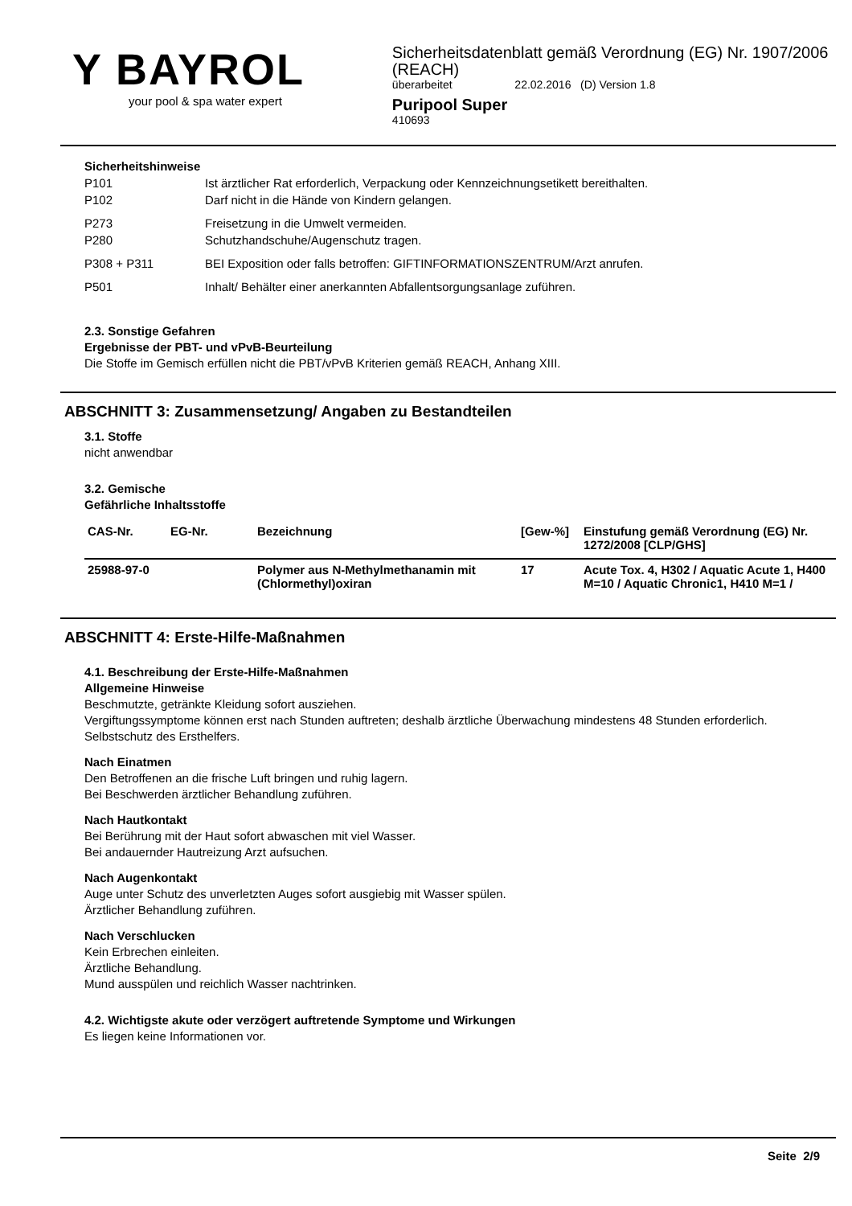Y BAYROL
your pool & spa water expert
Sicherheitsdatenblatt gemäß Verordnung (EG) Nr. 1907/2006 (REACH)
überarbeitet 22.02.2016 (D) Version 1.8
Puripool Super
410693
Sicherheitshinweise
| P101 | Ist ärztlicher Rat erforderlich, Verpackung oder Kennzeichnungsetikett bereithalten. |
| P102 | Darf nicht in die Hände von Kindern gelangen. |
| P273 | Freisetzung in die Umwelt vermeiden. |
| P280 | Schutzhandschuhe/Augenschutz tragen. |
| P308 + P311 | BEI Exposition oder falls betroffen: GIFTINFORMATIONSZENTRUM/Arzt anrufen. |
| P501 | Inhalt/ Behälter einer anerkannten Abfallentsorgungsanlage zuführen. |
2.3. Sonstige Gefahren
Ergebnisse der PBT- und vPvB-Beurteilung
Die Stoffe im Gemisch erfüllen nicht die PBT/vPvB Kriterien gemäß REACH, Anhang XIII.
ABSCHNITT 3: Zusammensetzung/ Angaben zu Bestandteilen
3.1. Stoffe
nicht anwendbar
3.2. Gemische
Gefährliche Inhaltsstoffe
| CAS-Nr. | EG-Nr. | Bezeichnung | [Gew-%] | Einstufung gemäß Verordnung (EG) Nr. 1272/2008 [CLP/GHS] |
| --- | --- | --- | --- | --- |
| 25988-97-0 | | Polymer aus N-Methylmethanamin mit (Chlormethyl)oxiran | 17 | Acute Tox. 4, H302 / Aquatic Acute 1, H400 M=10 / Aquatic Chronic1, H410 M=1 / |
ABSCHNITT 4: Erste-Hilfe-Maßnahmen
4.1. Beschreibung der Erste-Hilfe-Maßnahmen
Allgemeine Hinweise
Beschmutzte, getränkte Kleidung sofort ausziehen.
Vergiftungssymptome können erst nach Stunden auftreten; deshalb ärztliche Überwachung mindestens 48 Stunden erforderlich.
Selbstschutz des Ersthelfers.
Nach Einatmen
Den Betroffenen an die frische Luft bringen und ruhig lagern.
Bei Beschwerden ärztlicher Behandlung zuführen.
Nach Hautkontakt
Bei Berührung mit der Haut sofort abwaschen mit viel Wasser.
Bei andauernder Hautreizung Arzt aufsuchen.
Nach Augenkontakt
Auge unter Schutz des unverletzten Auges sofort ausgiebig mit Wasser spülen.
Ärztlicher Behandlung zuführen.
Nach Verschlucken
Kein Erbrechen einleiten.
Ärztliche Behandlung.
Mund ausspülen und reichlich Wasser nachtrinken.
4.2. Wichtigste akute oder verzögert auftretende Symptome und Wirkungen
Es liegen keine Informationen vor.
Seite 2/9